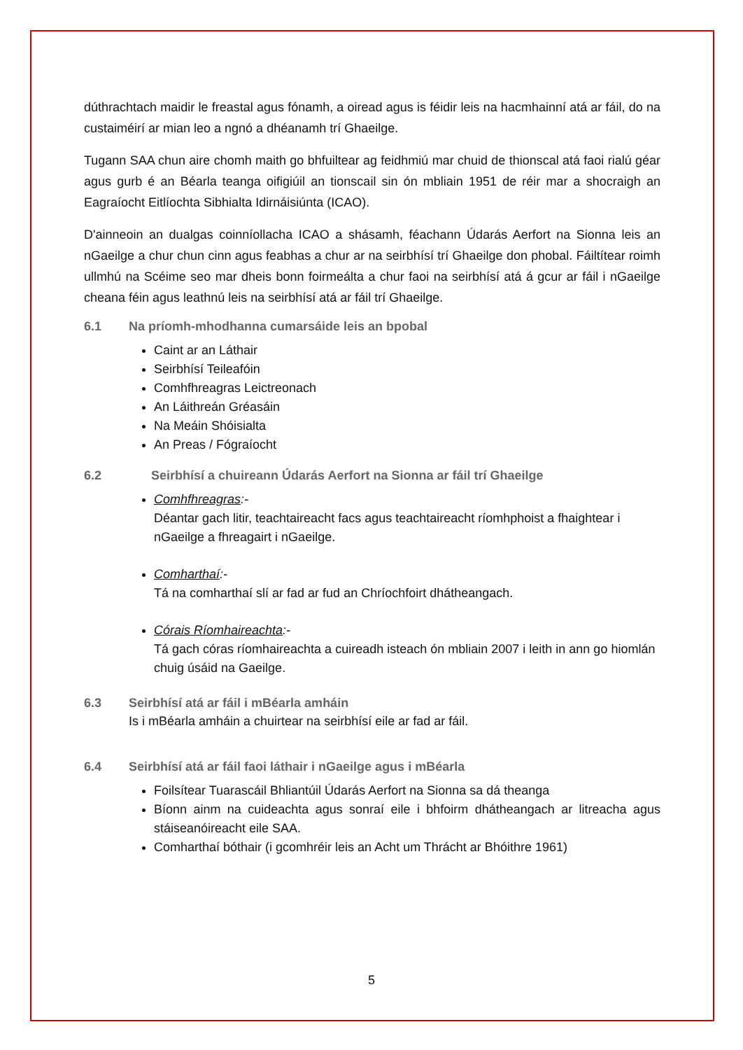dúthrachtach maidir le freastal agus fónamh, a oiread agus is féidir leis na hacmhainní atá ar fáil, do na custaiméirí ar mian leo a ngnó a dhéanamh trí Ghaeilge.
Tugann SAA chun aire chomh maith go bhfuiltear ag feidhmiú mar chuid de thionscal atá faoi rialú géar agus gurb é an Béarla teanga oifigiúil an tionscail sin ón mbliain 1951 de réir mar a shocraigh an Eagraíocht Eitlíochta Sibhialta Idirnáisiúnta (ICAO).
D'ainneoin an dualgas coinníollacha ICAO a shásamh, féachann Údarás Aerfort na Sionna leis an nGaeilge a chur chun cinn agus feabhas a chur ar na seirbhísí trí Ghaeilge don phobal. Fáiltítear roimh ullmhú na Scéime seo mar dheis bonn foirmeálta a chur faoi na seirbhísí atá á gcur ar fáil i nGaeilge cheana féin agus leathnú leis na seirbhísí atá ar fáil trí Ghaeilge.
6.1 Na príomh-mhodhanna cumarsáide leis an bpobal
Caint ar an Láthair
Seirbhísí Teileafóin
Comhfhreagras Leictreonach
An Láithreán Gréasáin
Na Meáin Shóisialta
An Preas / Fógraíocht
6.2 Seirbhísí a chuireann Údarás Aerfort na Sionna ar fáil trí Ghaeilge
Comhfhreagras:-
Déantar gach litir, teachtaireacht facs agus teachtaireacht ríomhphoist a fhaightear i nGaeilge a fhreagairt i nGaeilge.
Comharthaí:-
Tá na comharthaí slí ar fad ar fud an Chríochfoirt dhátheangach.
Córais Ríomhaireachta:-
Tá gach córas ríomhaireachta a cuireadh isteach ón mbliain 2007 i leith in ann go hiomlán chuig úsáid na Gaeilge.
6.3 Seirbhísí atá ar fáil i mBéarla amháin
Is i mBéarla amháin a chuirtear na seirbhísí eile ar fad ar fáil.
6.4 Seirbhísí atá ar fáil faoi láthair i nGaeilge agus i mBéarla
Foilsítear Tuarascáil Bhliantúil Údarás Aerfort na Sionna sa dá theanga
Bíonn ainm na cuideachta agus sonraí eile i bhfoirm dhátheangach ar litreacha agus stáiseanóireacht eile SAA.
Comharthaí bóthair (i gcomhréir leis an Acht um Thrácht ar Bhóithre 1961)
5